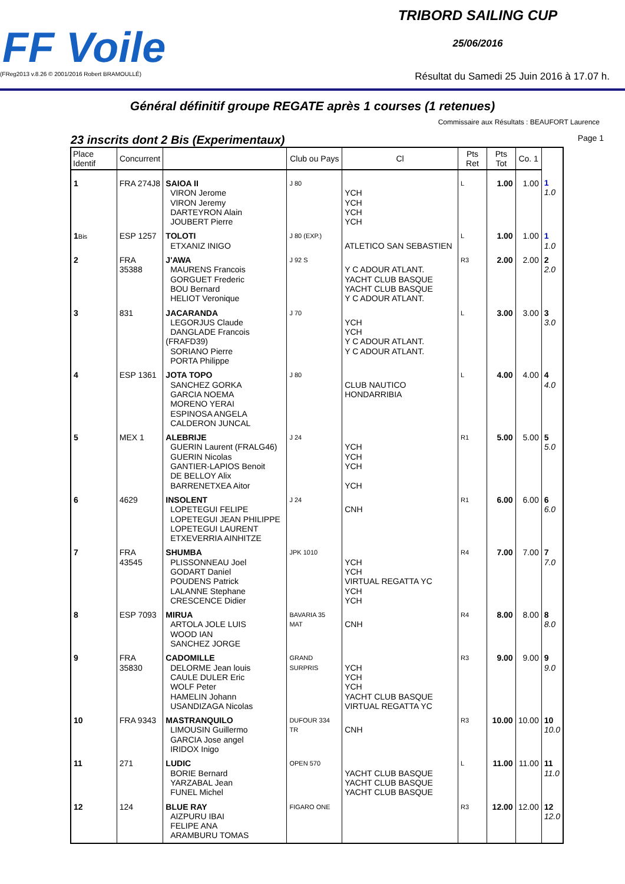FF Voile
(FReg2013 v.8.26 © 2001/2016 Robert BRAMOULLÉ)
TRIBORD SAILING CUP
25/06/2016
Résultat du Samedi 25 Juin 2016 à 17.07 h.
Général définitif groupe REGATE après 1 courses (1 retenues)
Commissaire aux Résultats : BEAUFORT Laurence
23 inscrits dont 2 Bis (Experimentaux) Page 1
| Place Identif | Concurrent | | Club ou Pays | Cl | Pts Ret | Pts Tot | Co. 1 | |
| --- | --- | --- | --- | --- | --- | --- | --- | --- |
| 1 | FRA 274J8 | SAIOA II VIRON Jerome VIRON Jeremy DARTEYRON Alain JOUBERT Pierre | J 80 | YCH YCH YCH YCH | L | 1.00 | 1.00 | 1 1.0 |
| 1 Bis | ESP 1257 | TOLOTI ETXANIZ INIGO | J 80 (EXP.) | ATLETICO SAN SEBASTIEN | L | 1.00 | 1.00 | 1 1.0 |
| 2 | FRA 35388 | J'AWA MAURENS Francois GORGUET Frederic BOU Bernard HELIOT Veronique | J 92 S | Y C ADOUR ATLANT. YACHT CLUB BASQUE YACHT CLUB BASQUE Y C ADOUR ATLANT. | R3 | 2.00 | 2.00 | 2 2.0 |
| 3 | 831 | JACARANDA LEGORJUS Claude DANGLADE Francois (FRAFD39) SORIANO Pierre PORTA Philippe | J 70 | YCH YCH Y C ADOUR ATLANT. Y C ADOUR ATLANT. | L | 3.00 | 3.00 | 3 3.0 |
| 4 | ESP 1361 | JOTA TOPO SANCHEZ GORKA GARCIA NOEMA MORENO YERAI ESPINOSA ANGELA CALDERON JUNCAL | J 80 | CLUB NAUTICO HONDARRIBIA | L | 4.00 | 4.00 | 4 4.0 |
| 5 | MEX 1 | ALEBRIJE GUERIN Laurent (FRALG46) GUERIN Nicolas GANTIER-LAPIOS Benoit DE BELLOY Alix BARRENETXEA Aitor | J 24 | YCH YCH YCH YCH | R1 | 5.00 | 5.00 | 5 5.0 |
| 6 | 4629 | INSOLENT LOPETEGUI FELIPE LOPETEGUI JEAN PHILIPPE LOPETEGUI LAURENT ETXEVERRIA AINHITZE | J 24 | CNH | R1 | 6.00 | 6.00 | 6 6.0 |
| 7 | FRA 43545 | SHUMBA PLISSONNEAU Joel GODART Daniel POUDENS Patrick LALANNE Stephane CRESCENCE Didier | JPK 1010 | YCH YCH VIRTUAL REGATTA YC YCH YCH | R4 | 7.00 | 7.00 | 7 7.0 |
| 8 | ESP 7093 | MIRUA ARTOLA JOLE LUIS WOOD IAN SANCHEZ JORGE | BAVARIA 35 MAT | CNH | R4 | 8.00 | 8.00 | 8 8.0 |
| 9 | FRA 35830 | CADOMILLE DELORME Jean louis CAULE DULER Eric WOLF Peter HAMELIN Johann USANDIZAGA Nicolas | GRAND SURPRIS | YCH YCH YCH YACHT CLUB BASQUE VIRTUAL REGATTA YC | R3 | 9.00 | 9.00 | 9 9.0 |
| 10 | FRA 9343 | MASTRANQUILO LIMOUSIN Guillermo GARCIA Jose angel IRIDOX Inigo | DUFOUR 334 TR | CNH | R3 | 10.00 | 10.00 | 10 10.0 |
| 11 | 271 | LUDIC BORIE Bernard YARZABAL Jean FUNEL Michel | OPEN 570 | YACHT CLUB BASQUE YACHT CLUB BASQUE YACHT CLUB BASQUE | L | 11.00 | 11.00 | 11 11.0 |
| 12 | 124 | BLUE RAY AIZPURU IBAI FELIPE ANA ARAMBURU TOMAS | FIGARO ONE | | R3 | 12.00 | 12.00 | 12 12.0 |